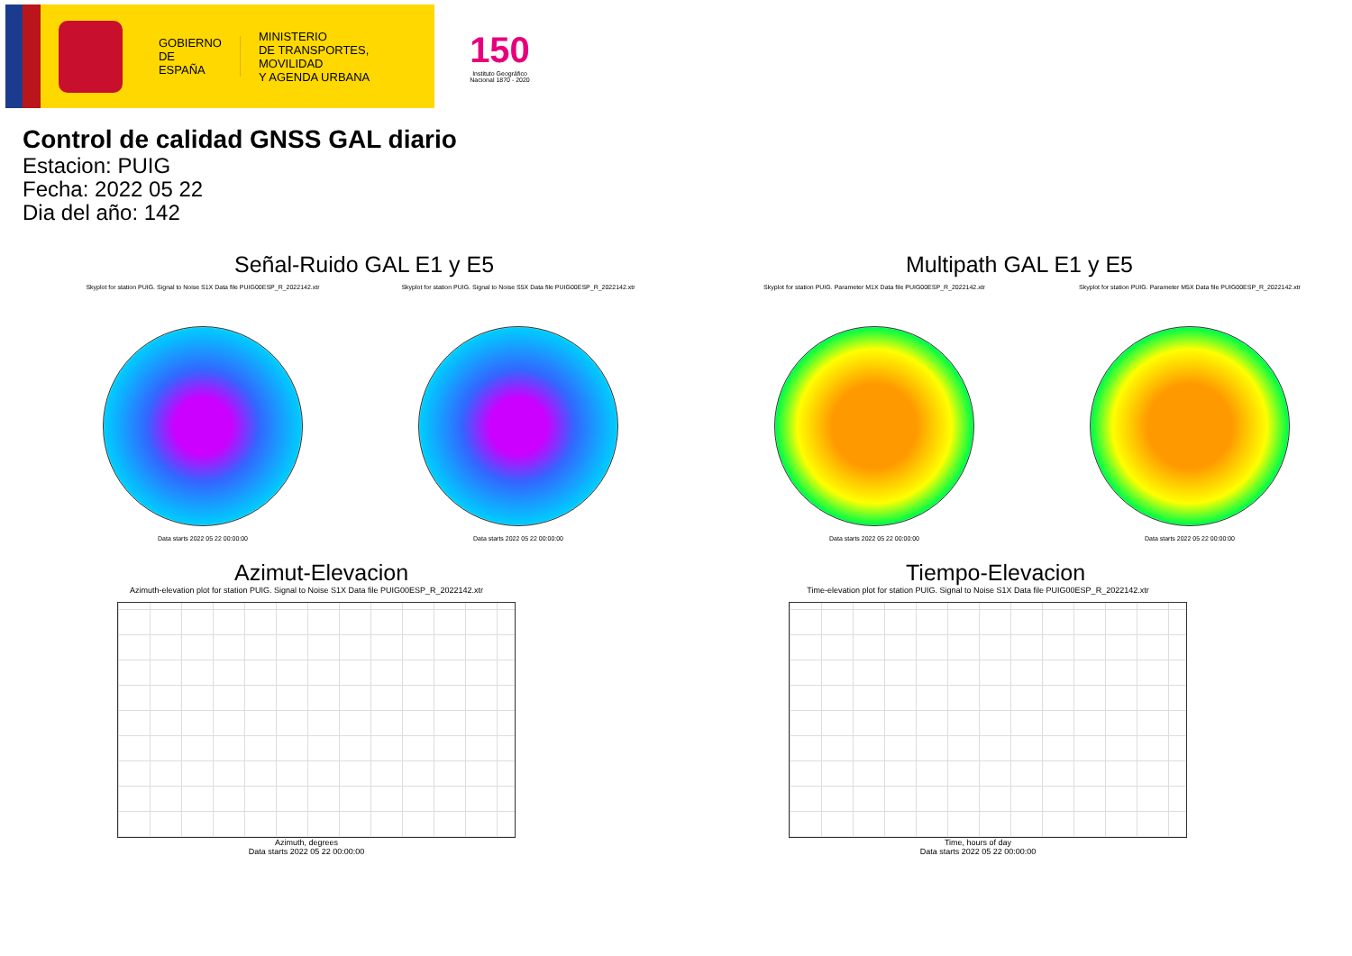GOBIERNO
DE ESPAÑA
MINISTERIO
DE TRANSPORTES, MOVILIDAD
Y AGENDA URBANA
150
Instituto Geográfico
Nacional 1870 - 2020
Control de calidad GNSS GAL diario
Estacion: PUIG
Fecha: 2022 05 22
Dia del año: 142
Señal-Ruido GAL E1 y E5
Skyplot for station PUIG. Signal to Noise S1X Data file PUIG00ESP_R_2022142.xtr
Data starts 2022 05 22 00:00:00
Skyplot for station PUIG. Signal to Noise S5X Data file PUIG00ESP_R_2022142.xtr
Data starts 2022 05 22 00:00:00
Multipath GAL E1 y E5
Skyplot for station PUIG. Parameter M1X Data file PUIG00ESP_R_2022142.xtr
Data starts 2022 05 22 00:00:00
Skyplot for station PUIG. Parameter M5X Data file PUIG00ESP_R_2022142.xtr
Data starts 2022 05 22 00:00:00
Azimut-Elevacion
Azimuth-elevation plot for station PUIG. Signal to Noise S1X Data file PUIG00ESP_R_2022142.xtr
Azimuth, degrees
Data starts 2022 05 22 00:00:00
Tiempo-Elevacion
Time-elevation plot for station PUIG. Signal to Noise S1X Data file PUIG00ESP_R_2022142.xtr
Time, hours of day
Data starts 2022 05 22 00:00:00